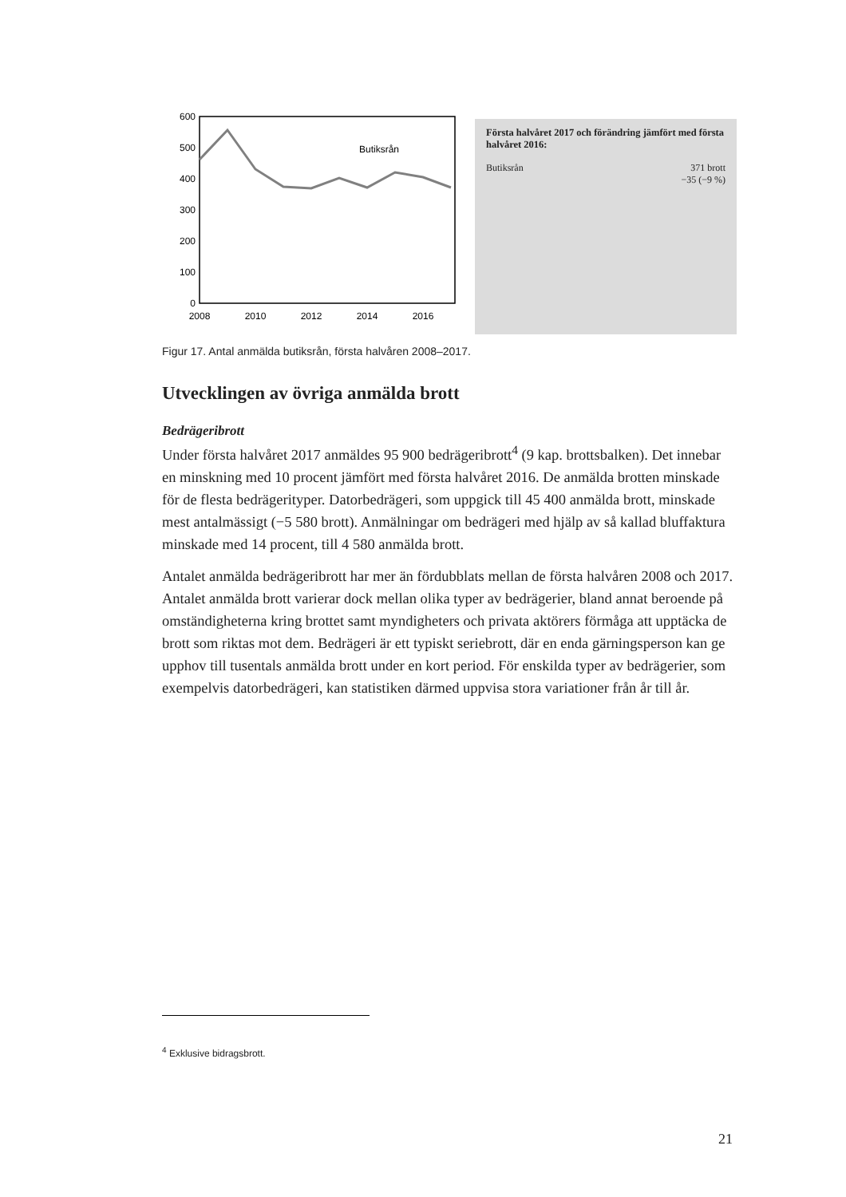600
500
400
300
200
100
0
2008
2010
2012
2014
2016
Butiksrån
Första halvåret 2017 och förändring jämfört med första halvåret 2016:
| Butiksrån | 371 brott −35 (−9 %) |
Figur 17. Antal anmälda butiksrån, första halvåren 2008–2017.
Utvecklingen av övriga anmälda brott
Bedrägeribrott
Under första halvåret 2017 anmäldes 95 900 bedrägeribrott<sup>4</sup> (9 kap. brottsbalken). Det innebar en minskning med 10 procent jämfört med första halvåret 2016. De anmälda brotten minskade för de flesta bedrägerityper. Datorbedrägeri, som uppgick till 45 400 anmälda brott, minskade mest antalmässigt (−5 580 brott). Anmälningar om bedrägeri med hjälp av så kallad bluffaktura minskade med 14 procent, till 4 580 anmälda brott.
Antalet anmälda bedrägeribrott har mer än fördubblats mellan de första halvåren 2008 och 2017. Antalet anmälda brott varierar dock mellan olika typer av bedrägerier, bland annat beroende på omständigheterna kring brottet samt myndigheters och privata aktörers förmåga att upptäcka de brott som riktas mot dem. Bedrägeri är ett typiskt seriebrott, där en enda gärningsperson kan ge upphov till tusentals anmälda brott under en kort period. För enskilda typer av bedrägerier, som exempelvis datorbedrägeri, kan statistiken därmed uppvisa stora variationer från år till år.
<sup>4</sup> Exklusive bidragsbrott.
21